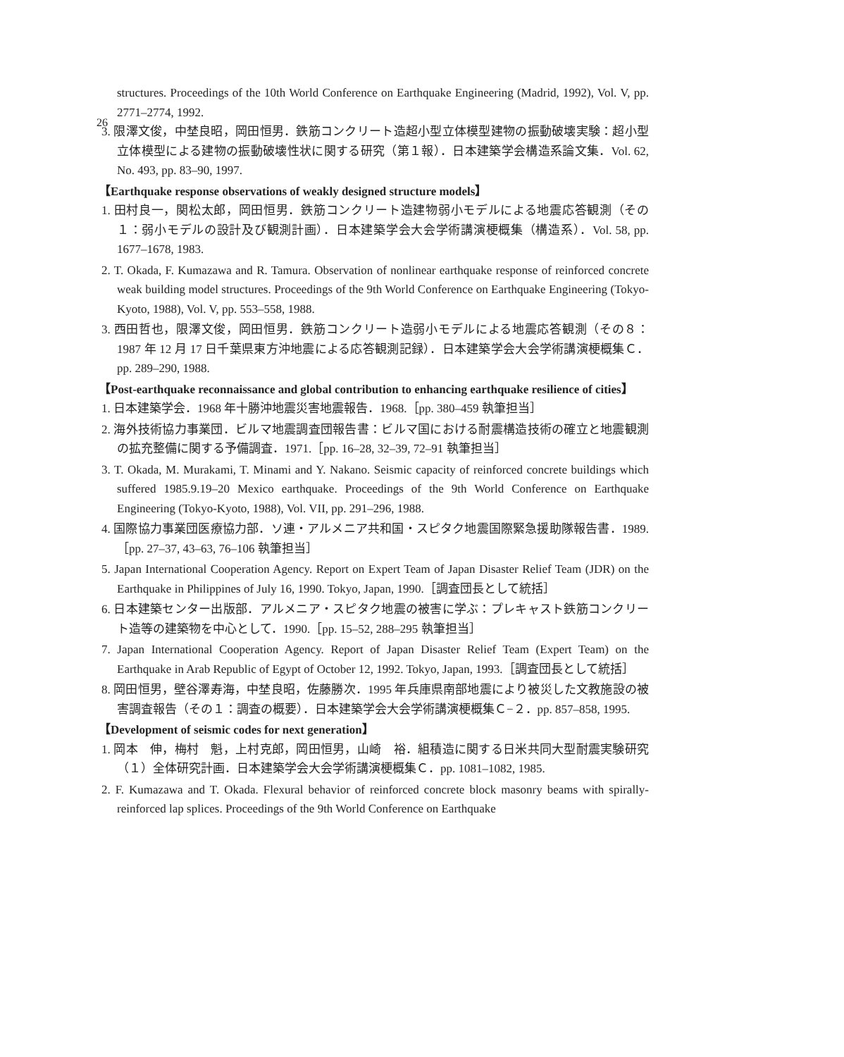26
structures. Proceedings of the 10th World Conference on Earthquake Engineering (Madrid, 1992), Vol. V, pp. 2771–2774, 1992.
3. 限澤文俊，中埜良昭，岡田恒男．鉄筋コンクリート造超小型立体模型建物の振動破壊実験：超小型立体模型による建物の振動破壊性状に関する研究（第１報）．日本建築学会構造系論文集．Vol. 62, No. 493, pp. 83–90, 1997.
【Earthquake response observations of weakly designed structure models】
1. 田村良一，関松太郎，岡田恒男．鉄筋コンクリート造建物弱小モデルによる地震応答観測（その１：弱小モデルの設計及び観測計画）．日本建築学会大会学術講演梗概集（構造系）．Vol. 58, pp. 1677–1678, 1983.
2. T. Okada, F. Kumazawa and R. Tamura. Observation of nonlinear earthquake response of reinforced concrete weak building model structures. Proceedings of the 9th World Conference on Earthquake Engineering (Tokyo-Kyoto, 1988), Vol. V, pp. 553–558, 1988.
3. 西田哲也，限澤文俊，岡田恒男．鉄筋コンクリート造弱小モデルによる地震応答観測（その８：1987 年 12 月 17 日千葉県東方沖地震による応答観測記録）．日本建築学会大会学術講演梗概集Ｃ．pp. 289–290, 1988.
【Post-earthquake reconnaissance and global contribution to enhancing earthquake resilience of cities】
1. 日本建築学会．1968 年十勝沖地震災害地震報告．1968.［pp. 380–459 執筆担当］
2. 海外技術協力事業団．ビルマ地震調査団報告書：ビルマ国における耐震構造技術の確立と地震観測の拡充整備に関する予備調査．1971.［pp. 16–28, 32–39, 72–91 執筆担当］
3. T. Okada, M. Murakami, T. Minami and Y. Nakano. Seismic capacity of reinforced concrete buildings which suffered 1985.9.19–20 Mexico earthquake. Proceedings of the 9th World Conference on Earthquake Engineering (Tokyo-Kyoto, 1988), Vol. VII, pp. 291–296, 1988.
4. 国際協力事業団医療協力部．ソ連・アルメニア共和国・スピタク地震国際緊急援助隊報告書．1989.［pp. 27–37, 43–63, 76–106 執筆担当］
5. Japan International Cooperation Agency. Report on Expert Team of Japan Disaster Relief Team (JDR) on the Earthquake in Philippines of July 16, 1990. Tokyo, Japan, 1990.［調査団長として統括］
6. 日本建築センター出版部．アルメニア・スピタク地震の被害に学ぶ：プレキャスト鉄筋コンクリート造等の建築物を中心として．1990.［pp. 15–52, 288–295 執筆担当］
7. Japan International Cooperation Agency. Report of Japan Disaster Relief Team (Expert Team) on the Earthquake in Arab Republic of Egypt of October 12, 1992. Tokyo, Japan, 1993.［調査団長として統括］
8. 岡田恒男，壁谷澤寿海，中埜良昭，佐藤勝次．1995 年兵庫県南部地震により被災した文教施設の被害調査報告（その１：調査の概要）．日本建築学会大会学術講演梗概集Ｃ−２．pp. 857–858, 1995.
【Development of seismic codes for next generation】
1. 岡本　伸，梅村　魁，上村克郎，岡田恒男，山崎　裕．組積造に関する日米共同大型耐震実験研究（１）全体研究計画．日本建築学会大会学術講演梗概集Ｃ．pp. 1081–1082, 1985.
2. F. Kumazawa and T. Okada. Flexural behavior of reinforced concrete block masonry beams with spirally-reinforced lap splices. Proceedings of the 9th World Conference on Earthquake